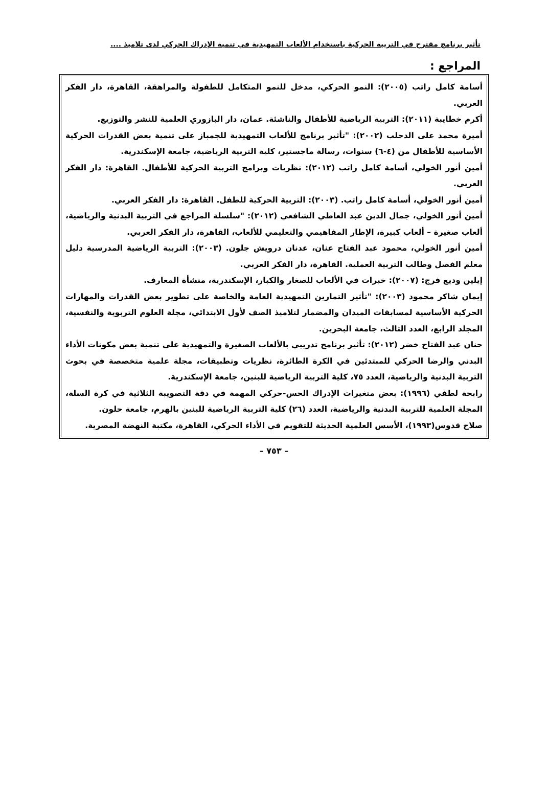تأثير برنامج مقترح في التربية الحركية باستخدام الألعاب التمهيدية في تنمية الإدراك الحركي لدى تلاميذ ....
المراجع :
أسامة كامل راتب (٢٠٠٥): النمو الحركي، مدخل للنمو المتكامل للطفولة والمراهقة، القاهرة، دار الفكر العربي.
أكرم خطايبة (٢٠١١): التربية الرياضية للأطفال والناشئة. عمان، دار البازوري العلمية للنشر والتوزيع.
أميرة محمد على الدحلب (٢٠٠٢): "تأثير برنامج للألعاب التمهيدية للجمباز على تنمية بعض القدرات الحركية الأساسية للأطفال من (٤-٦) سنوات، رسالة ماجستير، كلية التربية الرياضية، جامعة الإسكندرية.
أمين أنور الخولي، أسامة كامل راتب (٢٠١٢): نظريات وبرامج التربية الحركية للأطفال. القاهرة: دار الفكر العربي.
أمين أنور الخولي، أسامة كامل راتب. (٢٠٠٣): التربية الحركية للطفل. القاهرة: دار الفكر العربي.
أمين أنور الخولي، جمال الدين عبد العاطي الشافعي (٢٠١٢): "سلسلة المراجع في التربية البدنية والرياضية، ألعاب صغيرة – ألعاب كبيرة، الإطار المفاهيمي والتعليمي للألعاب، القاهرة، دار الفكر العربي.
أمين أنور الخولي، محمود عبد الفتاح عنان، عدنان درويش جلون. (٢٠٠٣): التربية الرياضية المدرسية دليل معلم الفصل وطالب التربية العملية. القاهرة، دار الفكر العربي.
إيلين وديع فرج: (٢٠٠٧): خبرات في الألعاب للصغار والكبار، الإسكندرية، منشأة المعارف.
إيمان شاكر محمود (٢٠٠٣): "تأثير التمارين التمهيدية العامة والخاصة على تطوير بعض القدرات والمهارات الحركية الأساسية لمسابقات الميدان والمضمار لتلاميذ الصف لأول الابتدائي، مجلة العلوم التربوية والنفسية، المجلد الرابع، العدد الثالث، جامعة البحرين.
حنان عبد الفتاح خضر (٢٠١٢): تأثير برنامج تدريبي بالألعاب الصغيرة والتمهيدية على تنمية بعض مكونات الأداء البدني والرضا الحركي للمبتدئين في الكرة الطائرة، نظريات وتطبيقات، مجلة علمية متخصصة في بحوث التربية البدنية والرياضية، العدد ٧٥، كلية التربية الرياضية للبنين، جامعة الإسكندرية.
رابحة لطفي (١٩٩٦): بعض متغيرات الإدراك الحس-حركي المهمة في دقة التصويبة الثلاثية في كرة السلة، المجلة العلمية للتربية البدنية والرياضية، العدد (٢٦) كلية التربية الرياضية للبنين بالهرم، جامعة حلون.
صلاح قدوس(١٩٩٣)، الأسس العلمية الحديثة للتقويم في الأداء الحركي، القاهرة، مكتبة النهضة المصرية.
– ٧٥٣ –